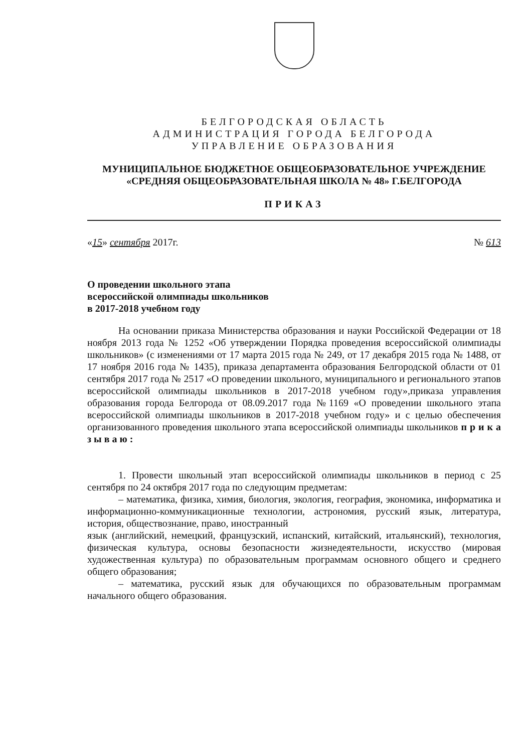БЕЛГОРОДСКАЯ ОБЛАСТЬ
АДМИНИСТРАЦИЯ ГОРОДА БЕЛГОРОДА
УПРАВЛЕНИЕ ОБРАЗОВАНИЯ
МУНИЦИПАЛЬНОЕ БЮДЖЕТНОЕ ОБЩЕОБРАЗОВАТЕЛЬНОЕ УЧРЕЖДЕНИЕ
«СРЕДНЯЯ ОБЩЕОБРАЗОВАТЕЛЬНАЯ ШКОЛА № 48» Г.БЕЛГОРОДА
ПРИКАЗ
«15» сентября 2017г. № 613
О проведении школьного этапа
всероссийской олимпиады школьников
в 2017-2018 учебном году
На основании приказа Министерства образования и науки Российской Федерации от 18 ноября 2013 года № 1252 «Об утверждении Порядка проведения всероссийской олимпиады школьников» (с изменениями от 17 марта 2015 года № 249, от 17 декабря 2015 года № 1488, от 17 ноября 2016 года № 1435), приказа департамента образования Белгородской области от 01 сентября 2017 года № 2517 «О проведении школьного, муниципального и регионального этапов всероссийской олимпиады школьников в 2017-2018 учебном году»,приказа управления образования города Белгорода от 08.09.2017 года №1169 «О проведении школьного этапа всероссийской олимпиады школьников в 2017-2018 учебном году» и с целью обеспечения организованного проведения школьного этапа всероссийской олимпиады школьников п р и к а з ы в а ю :
1. Провести школьный этап всероссийской олимпиады школьников в период с 25 сентября по 24 октября 2017 года по следующим предметам:
– математика, физика, химия, биология, экология, география, экономика, информатика и информационно-коммуникационные технологии, астрономия, русский язык, литература, история, обществознание, право, иностранный
язык (английский, немецкий, французский, испанский, китайский, итальянский), технология, физическая культура, основы безопасности жизнедеятельности, искусство (мировая художественная культура) по образовательным программам основного общего и среднего общего образования;
– математика, русский язык для обучающихся по образовательным программам начального общего образования.